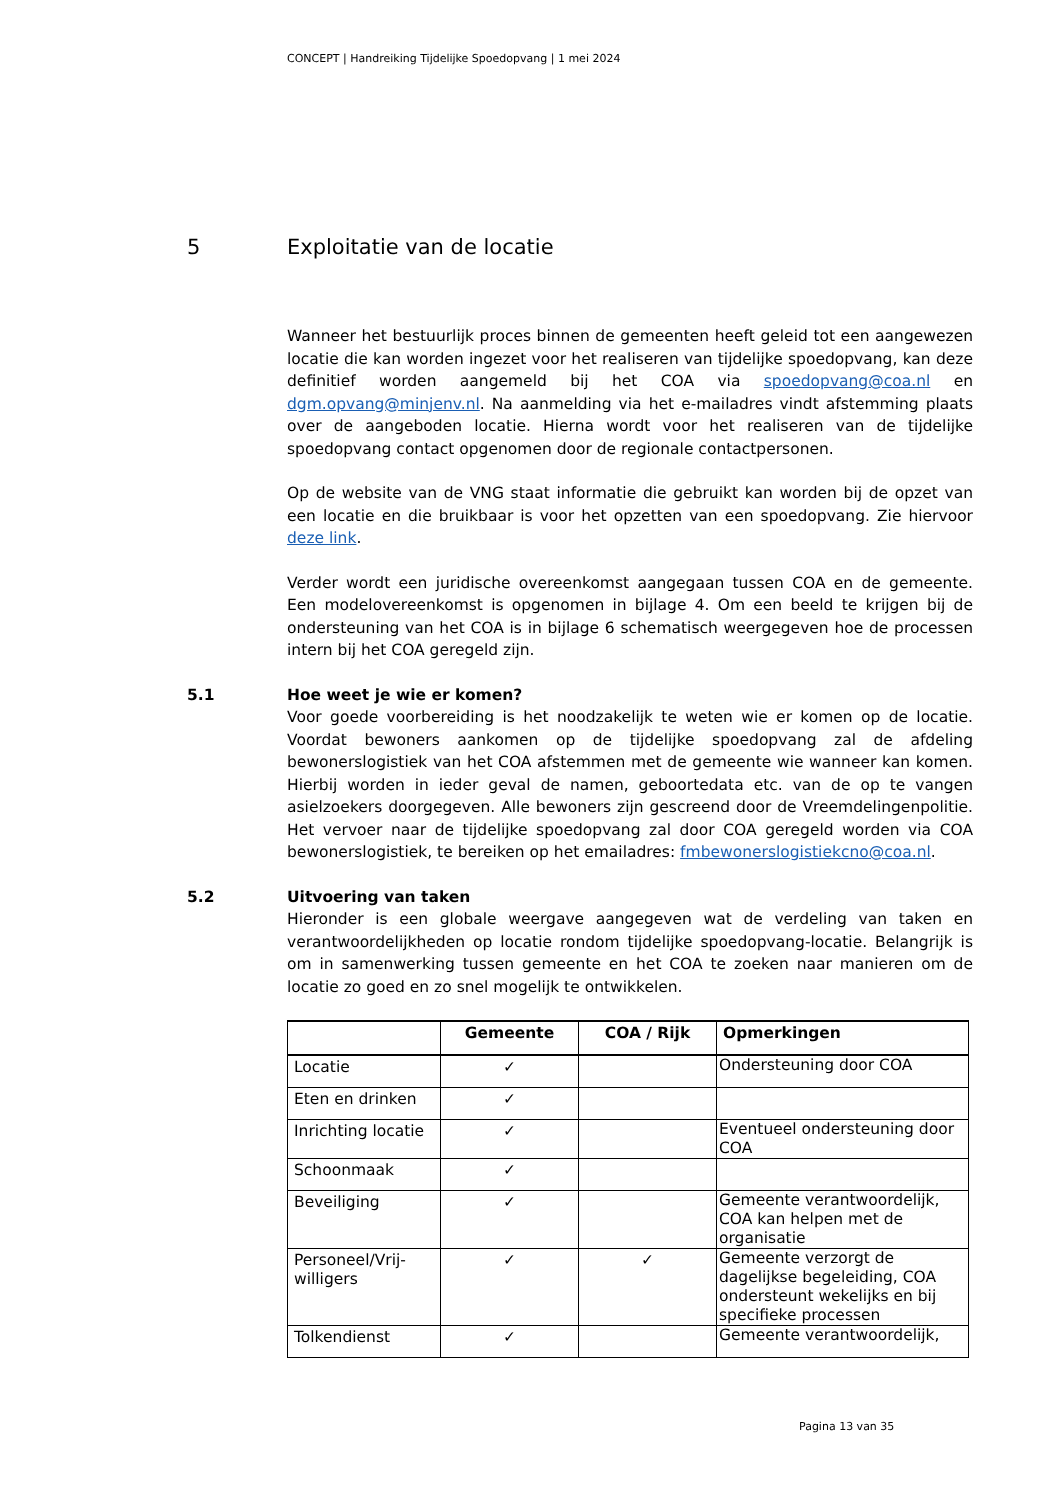CONCEPT | Handreiking Tijdelijke Spoedopvang | 1 mei 2024
5 Exploitatie van de locatie
Wanneer het bestuurlijk proces binnen de gemeenten heeft geleid tot een aangewezen locatie die kan worden ingezet voor het realiseren van tijdelijke spoedopvang, kan deze definitief worden aangemeld bij het COA via spoedopvang@coa.nl en dgm.opvang@minjenv.nl. Na aanmelding via het e-mailadres vindt afstemming plaats over de aangeboden locatie. Hierna wordt voor het realiseren van de tijdelijke spoedopvang contact opgenomen door de regionale contactpersonen.
Op de website van de VNG staat informatie die gebruikt kan worden bij de opzet van een locatie en die bruikbaar is voor het opzetten van een spoedopvang. Zie hiervoor deze link.
Verder wordt een juridische overeenkomst aangegaan tussen COA en de gemeente. Een modelovereenkomst is opgenomen in bijlage 4. Om een beeld te krijgen bij de ondersteuning van het COA is in bijlage 6 schematisch weergegeven hoe de processen intern bij het COA geregeld zijn.
5.1
Hoe weet je wie er komen?
Voor goede voorbereiding is het noodzakelijk te weten wie er komen op de locatie. Voordat bewoners aankomen op de tijdelijke spoedopvang zal de afdeling bewonerslogistiek van het COA afstemmen met de gemeente wie wanneer kan komen. Hierbij worden in ieder geval de namen, geboortedata etc. van de op te vangen asielzoekers doorgegeven. Alle bewoners zijn gescreend door de Vreemdelingenpolitie. Het vervoer naar de tijdelijke spoedopvang zal door COA geregeld worden via COA bewonerslogistiek, te bereiken op het emailadres: fmbewonerslogistiekcno@coa.nl.
5.2
Uitvoering van taken
Hieronder is een globale weergave aangegeven wat de verdeling van taken en verantwoordelijkheden op locatie rondom tijdelijke spoedopvang-locatie. Belangrijk is om in samenwerking tussen gemeente en het COA te zoeken naar manieren om de locatie zo goed en zo snel mogelijk te ontwikkelen.
| | Gemeente | COA / Rijk | Opmerkingen |
| --- | --- | --- | --- |
| Locatie | ✓ | | Ondersteuning door COA |
| Eten en drinken | ✓ | | |
| Inrichting locatie | ✓ | | Eventueel ondersteuning door COA |
| Schoonmaak | ✓ | | |
| Beveiliging | ✓ | | Gemeente verantwoordelijk, COA kan helpen met de organisatie |
| Personeel/Vrij-willigers | ✓ | ✓ | Gemeente verzorgt de dagelijkse begeleiding, COA ondersteunt wekelijks en bij specifieke processen |
| Tolkendienst | ✓ | | Gemeente verantwoordelijk, |
Pagina 13 van 35